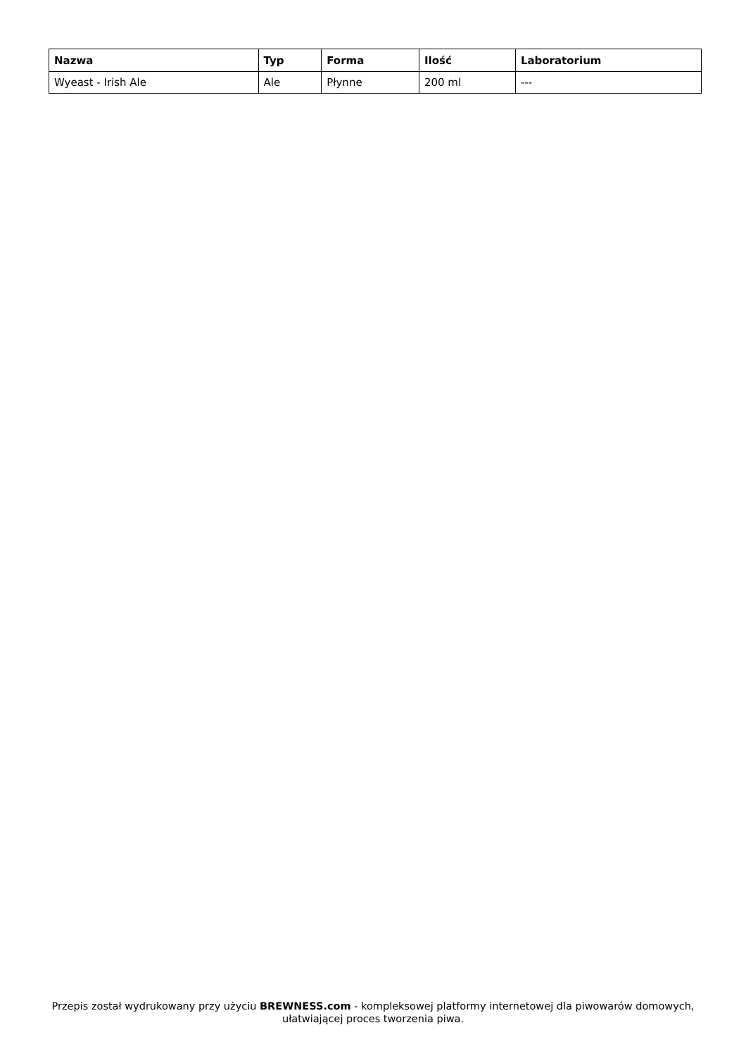| Nazwa | Typ | Forma | Ilość | Laboratorium |
| --- | --- | --- | --- | --- |
| Wyeast - Irish Ale | Ale | Płynne | 200 ml | --- |
Przepis został wydrukowany przy użyciu BREWNESS.com - kompleksowej platformy internetowej dla piwowarów domowych, ułatwiającej proces tworzenia piwa.